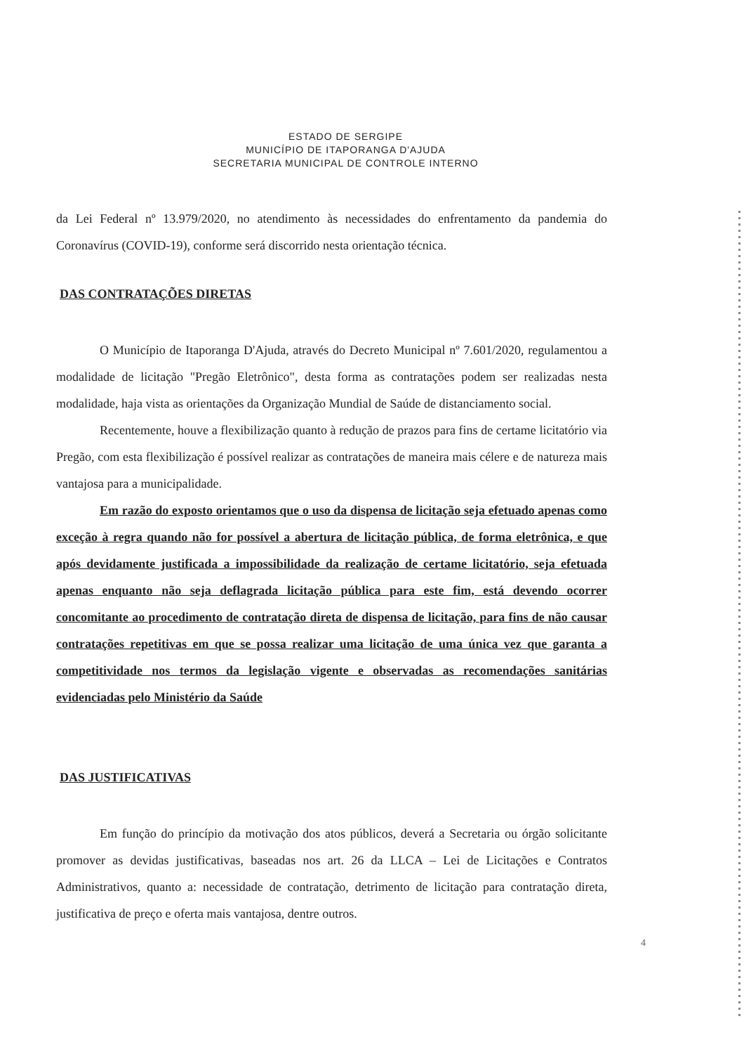ESTADO DE SERGIPE
MUNICÍPIO DE ITAPORANGA D'AJUDA
SECRETARIA MUNICIPAL DE CONTROLE INTERNO
da Lei Federal nº 13.979/2020, no atendimento às necessidades do enfrentamento da pandemia do Coronavírus (COVID-19), conforme será discorrido nesta orientação técnica.
DAS CONTRATAÇÕES DIRETAS
O Município de Itaporanga D'Ajuda, através do Decreto Municipal nº 7.601/2020, regulamentou a modalidade de licitação "Pregão Eletrônico", desta forma as contratações podem ser realizadas nesta modalidade, haja vista as orientações da Organização Mundial de Saúde de distanciamento social.
Recentemente, houve a flexibilização quanto à redução de prazos para fins de certame licitatório via Pregão, com esta flexibilização é possível realizar as contratações de maneira mais célere e de natureza mais vantajosa para a municipalidade.
Em razão do exposto orientamos que o uso da dispensa de licitação seja efetuado apenas como exceção à regra quando não for possível a abertura de licitação pública, de forma eletrônica, e que após devidamente justificada a impossibilidade da realização de certame licitatório, seja efetuada apenas enquanto não seja deflagrada licitação pública para este fim, está devendo ocorrer concomitante ao procedimento de contratação direta de dispensa de licitação, para fins de não causar contratações repetitivas em que se possa realizar uma licitação de uma única vez que garanta a competitividade nos termos da legislação vigente e observadas as recomendações sanitárias evidenciadas pelo Ministério da Saúde
DAS JUSTIFICATIVAS
Em função do princípio da motivação dos atos públicos, deverá a Secretaria ou órgão solicitante promover as devidas justificativas, baseadas nos art. 26 da LLCA – Lei de Licitações e Contratos Administrativos, quanto a: necessidade de contratação, detrimento de licitação para contratação direta, justificativa de preço e oferta mais vantajosa, dentre outros.
4